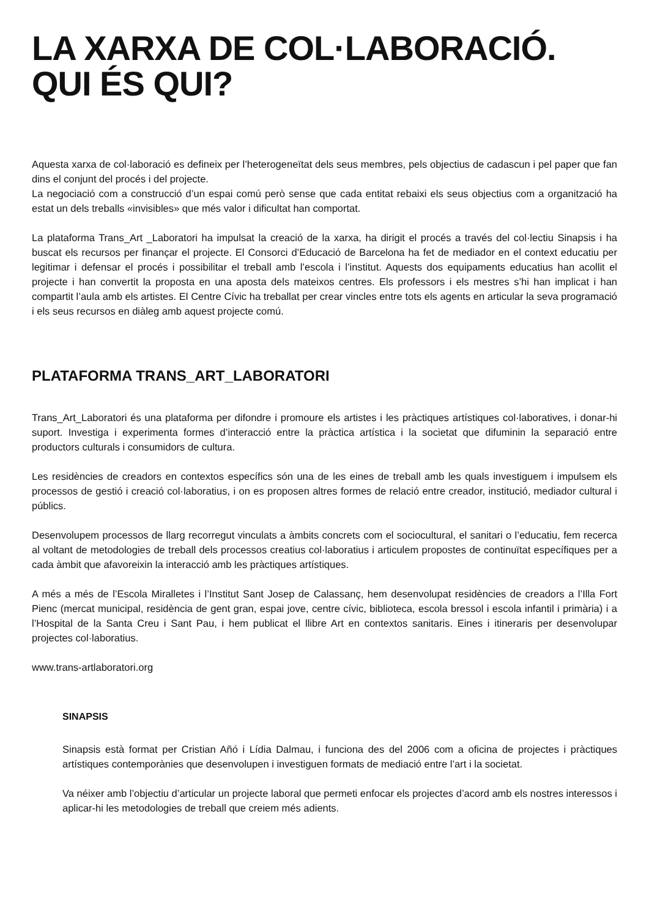LA XARXA DE COL·LABORACIÓ.
QUI ÉS QUI?
Aquesta xarxa de col·laboració es defineix per l’heterogeneïtat dels seus membres, pels objectius de cadascun i pel paper que fan dins el conjunt del procés i del projecte.
La negociació com a construcció d’un espai comú però sense que cada entitat rebaixi els seus objectius com a organització ha estat un dels treballs «invisibles» que més valor i dificultat han comportat.
La plataforma Trans_Art _Laboratori ha impulsat la creació de la xarxa, ha dirigit el procés a través del col·lectiu Sinapsis i ha buscat els recursos per finançar el projecte. El Consorci d’Educació de Barcelona ha fet de mediador en el context educatiu per legitimar i defensar el procés i possibilitar el treball amb l’escola i l’institut. Aquests dos equipaments educatius han acollit el projecte i han convertit la proposta en una aposta dels mateixos centres. Els professors i els mestres s’hi han implicat i han compartit l’aula amb els artistes. El Centre Cívic ha treballat per crear vincles entre tots els agents en articular la seva programació i els seus recursos en diàleg amb aquest projecte comú.
PLATAFORMA TRANS_ART_LABORATORI
Trans_Art_Laboratori és una plataforma per difondre i promoure els artistes i les pràctiques artístiques col·laboratives, i donar-hi suport. Investiga i experimenta formes d’interacció entre la pràctica artística i la societat que difuminin la separació entre productors culturals i consumidors de cultura.
Les residències de creadors en contextos específics són una de les eines de treball amb les quals investiguem i impulsem els processos de gestió i creació col·laboratius, i on es proposen altres formes de relació entre creador, institució, mediador cultural i públics.
Desenvolupem processos de llarg recorregut vinculats a àmbits concrets com el sociocultural, el sanitari o l’educatiu, fem recerca al voltant de metodologies de treball dels processos creatius col·laboratius i articulem propostes de continuïtat específiques per a cada àmbit que afavoreixin la interacció amb les pràctiques artístiques.
A més a més de l’Escola Miralletes i l’Institut Sant Josep de Calassanç, hem desenvolupat residències de creadors a l’Illa Fort Pienc (mercat municipal, residència de gent gran, espai jove, centre cívic, biblioteca, escola bressol i escola infantil i primària) i a l’Hospital de la Santa Creu i Sant Pau, i hem publicat el llibre Art en contextos sanitaris. Eines i itineraris per desenvolupar projectes col·laboratius.
www.trans-artlaboratori.org
SINAPSIS
Sinapsis està format per Cristian Añó i Lídia Dalmau, i funciona des del 2006 com a oficina de projectes i pràctiques artístiques contemporànies que desenvolupen i investiguen formats de mediació entre l’art i la societat.
Va néixer amb l’objectiu d’articular un projecte laboral que permeti enfocar els projectes d’acord amb els nostres interessos i aplicar-hi les metodologies de treball que creiem més adients.